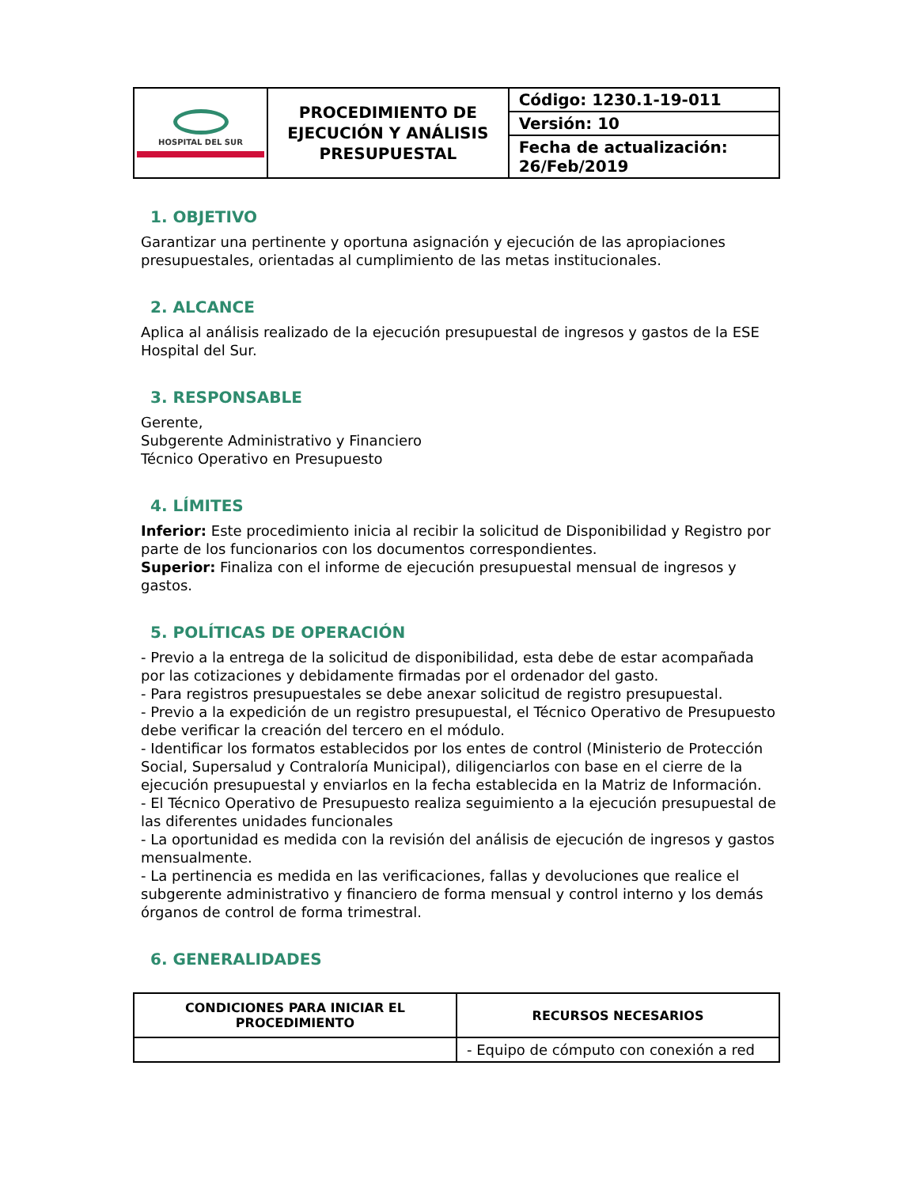| HOSPITAL DEL SUR | PROCEDIMIENTO DE EJECUCIÓN Y ANÁLISIS PRESUPUESTAL | Código: 1230.1-19-011 |
| | | Versión: 10 |
| | | Fecha de actualización: 26/Feb/2019 |
1. OBJETIVO
Garantizar una pertinente y oportuna asignación y ejecución de las apropiaciones presupuestales, orientadas al cumplimiento de las metas institucionales.
2. ALCANCE
Aplica al análisis realizado de la ejecución presupuestal de ingresos y gastos de la ESE Hospital del Sur.
3. RESPONSABLE
Gerente,
Subgerente Administrativo y Financiero
Técnico Operativo en Presupuesto
4. LÍMITES
Inferior: Este procedimiento inicia al recibir la solicitud de Disponibilidad y Registro por parte de los funcionarios con los documentos correspondientes.
Superior: Finaliza con el informe de ejecución presupuestal mensual de ingresos y gastos.
5. POLÍTICAS DE OPERACIÓN
- Previo a la entrega de la solicitud de disponibilidad, esta debe de estar acompañada por las cotizaciones y debidamente firmadas por el ordenador del gasto.
- Para registros presupuestales se debe anexar solicitud de registro presupuestal.
- Previo a la expedición de un registro presupuestal, el Técnico Operativo de Presupuesto debe verificar la creación del tercero en el módulo.
- Identificar los formatos establecidos por los entes de control (Ministerio de Protección Social, Supersalud y Contraloría Municipal), diligenciarlos con base en el cierre de la ejecución presupuestal y enviarlos en la fecha establecida en la Matriz de Información.
- El Técnico Operativo de Presupuesto realiza seguimiento a la ejecución presupuestal de las diferentes unidades funcionales
- La oportunidad es medida con la revisión del análisis de ejecución de ingresos y gastos mensualmente.
- La pertinencia es medida en las verificaciones, fallas y devoluciones que realice el subgerente administrativo y financiero de forma mensual y control interno y los demás órganos de control de forma trimestral.
6. GENERALIDADES
| CONDICIONES PARA INICIAR EL PROCEDIMIENTO | RECURSOS NECESARIOS |
| --- | --- |
| | - Equipo de cómputo con conexión a red |